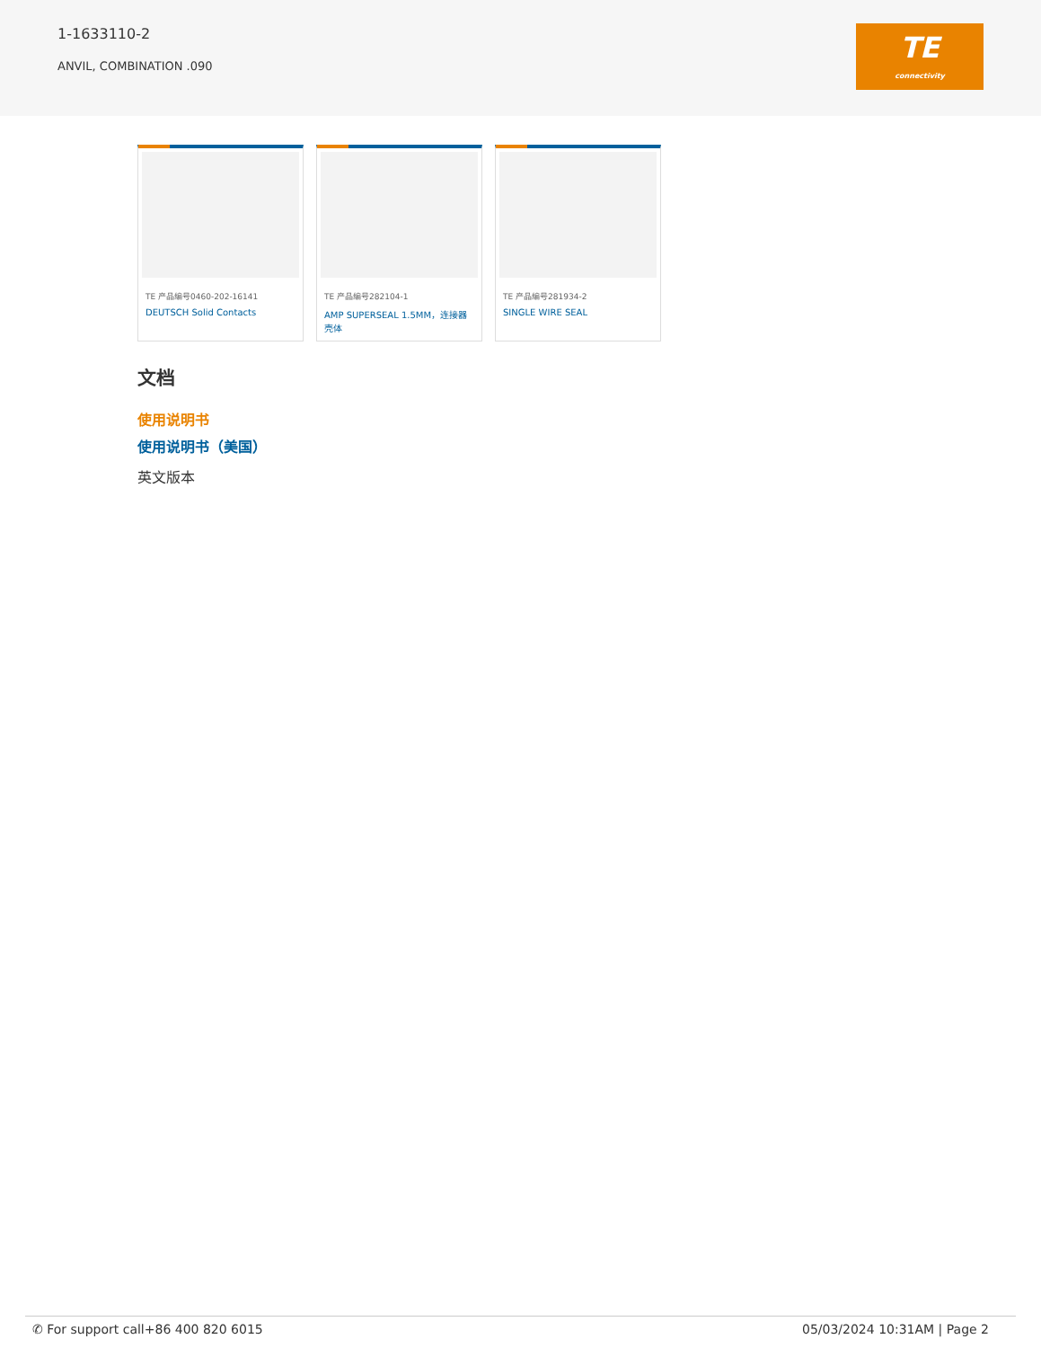1-1633110-2
ANVIL, COMBINATION .090
TE
connectivity
TE 产品编号0460-202-16141
DEUTSCH Solid Contacts
TE 产品编号282104-1
AMP SUPERSEAL 1.5MM，连接器壳体
TE 产品编号281934-2
SINGLE WIRE SEAL
文档
使用说明书
使用说明书（美国）
英文版本
✆ For support call+86 400 820 6015 05/03/2024 10:31AM | Page 2